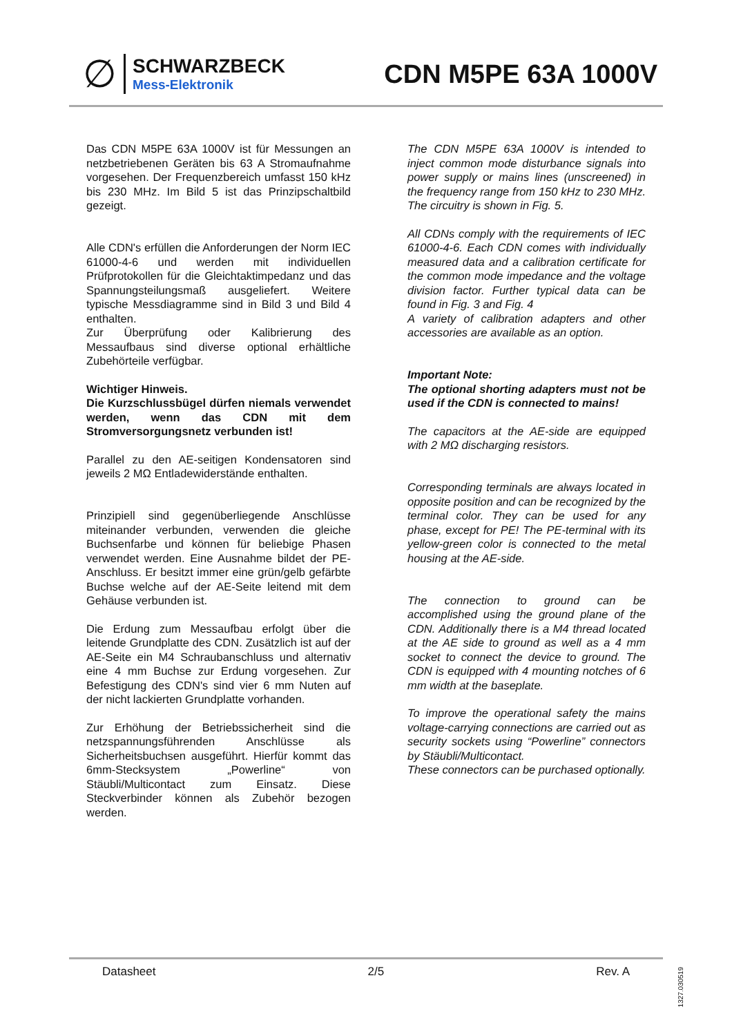∅
SCHWARZBECK
Mess-Elektronik
CDN M5PE 63A 1000V
Das CDN M5PE 63A 1000V ist für Messungen an netzbetriebenen Geräten bis 63 A Stromaufnahme vorgesehen. Der Frequenzbereich umfasst 150 kHz bis 230 MHz. Im Bild 5 ist das Prinzipschaltbild gezeigt.
Alle CDN's erfüllen die Anforderungen der Norm IEC 61000-4-6 und werden mit individuellen Prüfprotokollen für die Gleichtaktimpedanz und das Spannungsteilungsmaß ausgeliefert. Weitere typische Messdiagramme sind in Bild 3 und Bild 4 enthalten.
Zur Überprüfung oder Kalibrierung des Messaufbaus sind diverse optional erhältliche Zubehörteile verfügbar.
Wichtiger Hinweis.
Die Kurzschlussbügel dürfen niemals verwendet werden, wenn das CDN mit dem Stromversorgungsnetz verbunden ist!
Parallel zu den AE-seitigen Kondensatoren sind jeweils 2 MΩ Entladewiderstände enthalten.
Prinzipiell sind gegenüberliegende Anschlüsse miteinander verbunden, verwenden die gleiche Buchsenfarbe und können für beliebige Phasen verwendet werden. Eine Ausnahme bildet der PE-Anschluss. Er besitzt immer eine grün/gelb gefärbte Buchse welche auf der AE-Seite leitend mit dem Gehäuse verbunden ist.
Die Erdung zum Messaufbau erfolgt über die leitende Grundplatte des CDN. Zusätzlich ist auf der AE-Seite ein M4 Schraubanschluss und alternativ eine 4 mm Buchse zur Erdung vorgesehen. Zur Befestigung des CDN's sind vier 6 mm Nuten auf der nicht lackierten Grundplatte vorhanden.
Zur Erhöhung der Betriebssicherheit sind die netzspannungsführenden Anschlüsse als Sicherheitsbuchsen ausgeführt. Hierfür kommt das 6mm-Stecksystem „Powerline“ von Stäubli/Multicontact zum Einsatz. Diese Steckverbinder können als Zubehör bezogen werden.
The CDN M5PE 63A 1000V is intended to inject common mode disturbance signals into power supply or mains lines (unscreened) in the frequency range from 150 kHz to 230 MHz. The circuitry is shown in Fig. 5.
All CDNs comply with the requirements of IEC 61000-4-6. Each CDN comes with individually measured data and a calibration certificate for the common mode impedance and the voltage division factor. Further typical data can be found in Fig. 3 and Fig. 4
A variety of calibration adapters and other accessories are available as an option.
Important Note:
The optional shorting adapters must not be used if the CDN is connected to mains!
The capacitors at the AE-side are equipped with 2 MΩ discharging resistors.
Corresponding terminals are always located in opposite position and can be recognized by the terminal color. They can be used for any phase, except for PE! The PE-terminal with its yellow-green color is connected to the metal housing at the AE-side.
The connection to ground can be accomplished using the ground plane of the CDN. Additionally there is a M4 thread located at the AE side to ground as well as a 4 mm socket to connect the device to ground. The CDN is equipped with 4 mounting notches of 6 mm width at the baseplate.
To improve the operational safety the mains voltage-carrying connections are carried out as security sockets using “Powerline” connectors by Stäubli/Multicontact.
These connectors can be purchased optionally.
Datasheet 2/5 Rev. A
1327.030519